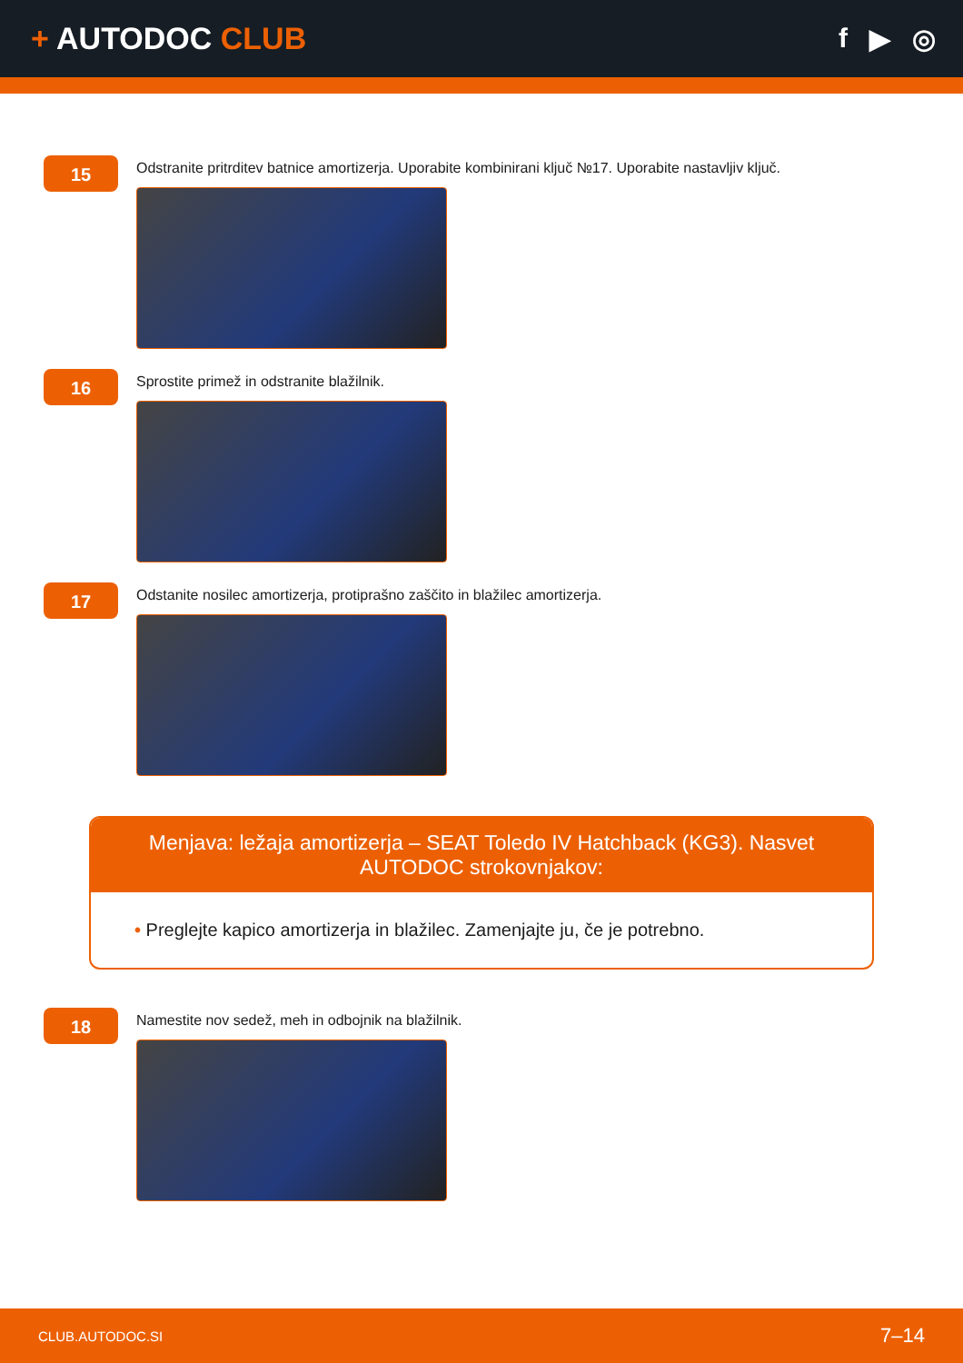+ AUTODOC CLUB f ▶ ◎
15
Odstranite pritrditev batnice amortizerja. Uporabite kombinirani ključ №17. Uporabite nastavljiv ključ.
16
Sprostite primež in odstranite blažilnik.
17
Odstanite nosilec amortizerja, protiprašno zaščito in blažilec amortizerja.
Menjava: ležaja amortizerja – SEAT Toledo IV Hatchback (KG3). Nasvet AUTODOC strokovnjakov:
• Preglejte kapico amortizerja in blažilec. Zamenjajte ju, če je potrebno.
18
Namestite nov sedež, meh in odbojnik na blažilnik.
CLUB.AUTODOC.SI 7–14